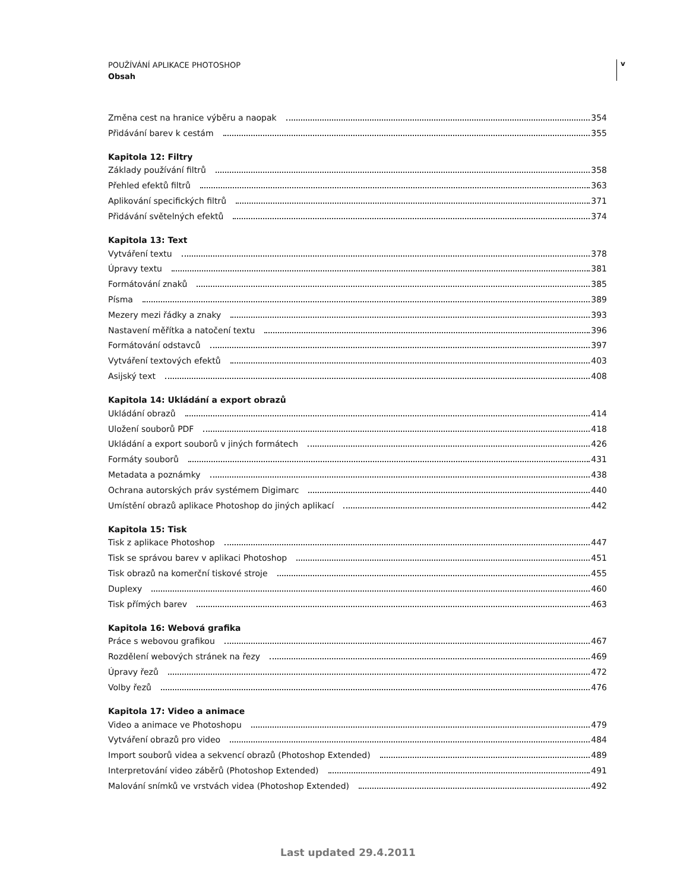POUŽÍVÁNÍ APLIKACE PHOTOSHOP
Obsah
v
Změna cest na hranice výběru a naopak 354
Přidávání barev k cestám 355
Kapitola 12: Filtry
Základy používání filtrů 358
Přehled efektů filtrů 363
Aplikování specifických filtrů 371
Přidávání světelných efektů 374
Kapitola 13: Text
Vytváření textu 378
Úpravy textu 381
Formátování znaků 385
Písma 389
Mezery mezi řádky a znaky 393
Nastavení měřítka a natočení textu 396
Formátování odstavců 397
Vytváření textových efektů 403
Asijský text 408
Kapitola 14: Ukládání a export obrazů
Ukládání obrazů 414
Uložení souborů PDF 418
Ukládání a export souborů v jiných formátech 426
Formáty souborů 431
Metadata a poznámky 438
Ochrana autorských práv systémem Digimarc 440
Umístění obrazů aplikace Photoshop do jiných aplikací 442
Kapitola 15: Tisk
Tisk z aplikace Photoshop 447
Tisk se správou barev v aplikaci Photoshop 451
Tisk obrazů na komerční tiskové stroje 455
Duplexy 460
Tisk přímých barev 463
Kapitola 16: Webová grafika
Práce s webovou grafikou 467
Rozdělení webových stránek na řezy 469
Úpravy řezů 472
Volby řezů 476
Kapitola 17: Video a animace
Video a animace ve Photoshopu 479
Vytváření obrazů pro video 484
Import souborů videa a sekvencí obrazů (Photoshop Extended) 489
Interpretování video záběrů (Photoshop Extended) 491
Malování snímků ve vrstvách videa (Photoshop Extended) 492
Last updated 29.4.2011